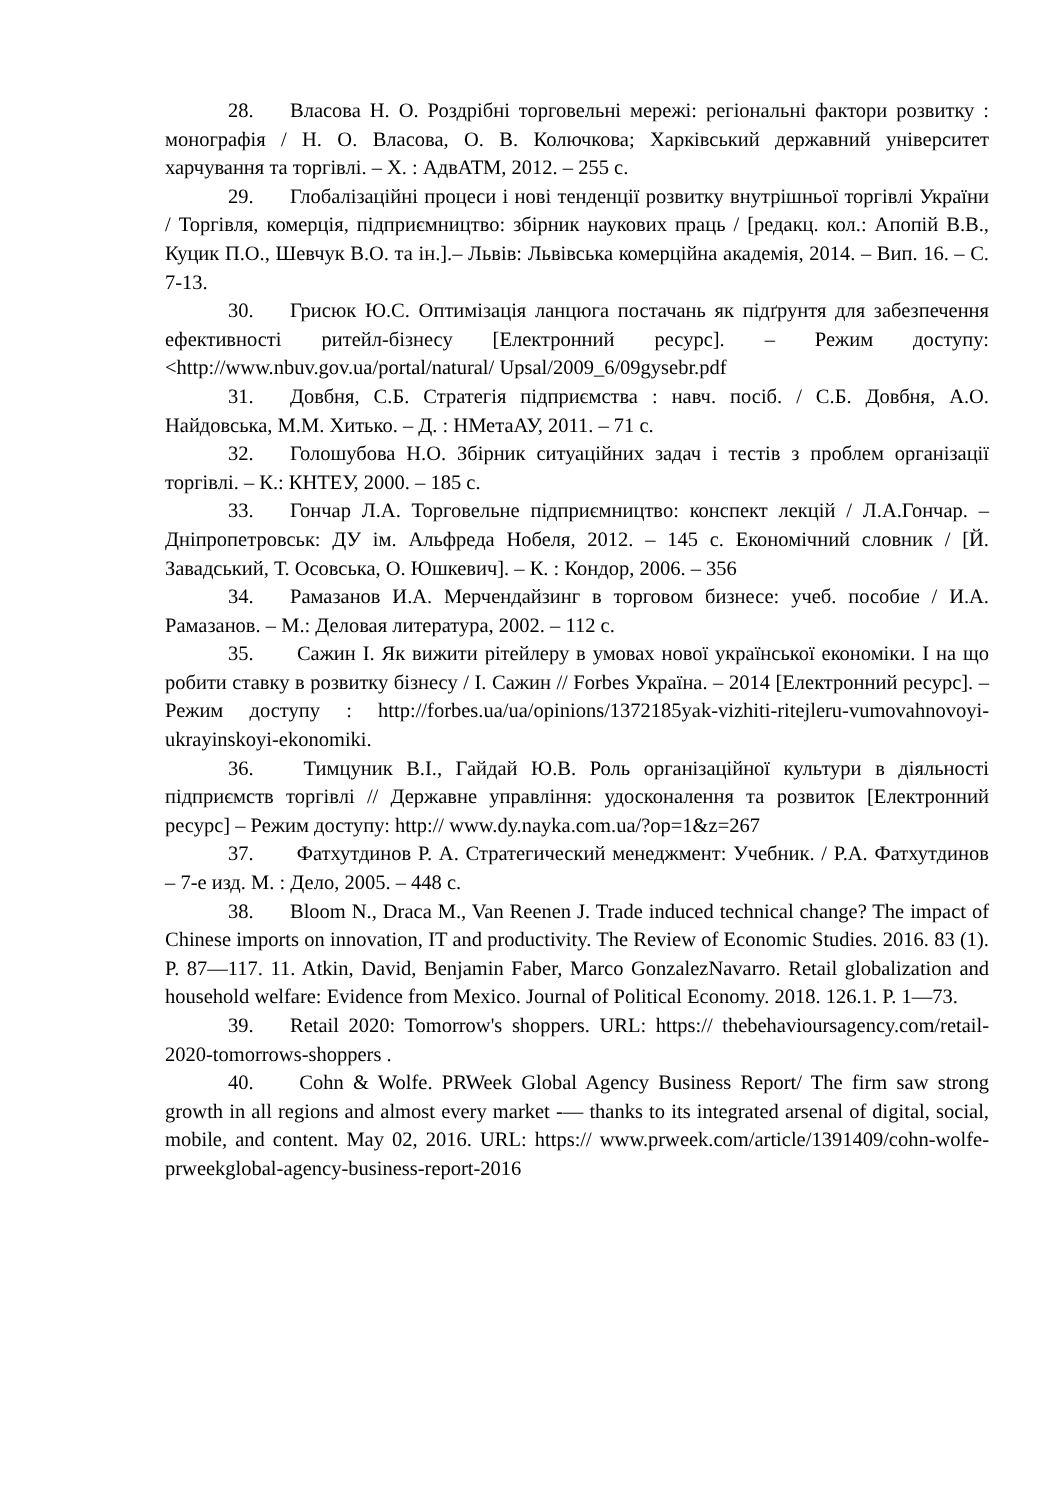28. Власова Н. О. Роздрібні торговельні мережі: регіональні фактори розвитку : монографія / Н. О. Власова, О. В. Колючкова; Харківський державний університет харчування та торгівлі. – Х. : АдвАТМ, 2012. – 255 с.
29. Глобалізаційні процеси і нові тенденції розвитку внутрішньої торгівлі України / Торгівля, комерція, підприємництво: збірник наукових праць / [редакц. кол.: Апопій В.В., Куцик П.О., Шевчук В.О. та ін.].– Львів: Львівська комерційна академія, 2014. – Вип. 16. – С. 7-13.
30. Грисюк Ю.С. Оптимізація ланцюга постачань як підґрунтя для забезпечення ефективності ритейл-бізнесу [Електронний ресурс]. – Режим доступу: <http://www.nbuv.gov.ua/portal/natural/ Upsal/2009_6/09gysebr.pdf
31. Довбня, С.Б. Стратегія підприємства : навч. посіб. / С.Б. Довбня, А.О. Найдовська, М.М. Хитько. – Д. : НМетаАУ, 2011. – 71 с.
32. Голошубова Н.О. Збірник ситуаційних задач і тестів з проблем організації торгівлі. – К.: КНТЕУ, 2000. – 185 с.
33. Гончар Л.А. Торговельне підприємництво: конспект лекцій / Л.А.Гончар. – Дніпропетровськ: ДУ ім. Альфреда Нобеля, 2012. – 145 с. Економічний словник / [Й. Завадський, Т. Осовська, О. Юшкевич]. – К. : Кондор, 2006. – 356
34. Рамазанов И.А. Мерчендайзинг в торговом бизнесе: учеб. пособие / И.А. Рамазанов. – М.: Деловая литература, 2002. – 112 с.
35. Сажин І. Як вижити рітейлеру в умовах нової української економіки. І на що робити ставку в розвитку бізнесу / І. Сажин // Forbes Україна. – 2014 [Електронний ресурс]. – Режим доступу : http://forbes.ua/ua/opinions/1372185yak-vizhiti-ritejleru-vumovahnovoyi-ukrayinskoyi-ekonomiki.
36. Тимцуник В.І., Гайдай Ю.В. Роль організаційної культури в діяльності підприємств торгівлі // Державне управління: удосконалення та розвиток [Електронний ресурс] – Режим доступу: http:// www.dy.nayka.com.ua/?op=1&z=267
37. Фатхутдинов Р. А. Стратегический менеджмент: Учебник. / Р.А. Фатхутдинов – 7-е изд. М. : Дело, 2005. – 448 с.
38. Bloom N., Draca M., Van Reenen J. Trade induced technical change? The impact of Chinese imports on innovation, IT and productivity. The Review of Economic Studies. 2016. 83 (1). P. 87—117. 11. Atkin, David, Benjamin Faber, Marco GonzalezNavarro. Retail globalization and household welfare: Evidence from Mexico. Journal of Political Economy. 2018. 126.1. P. 1—73.
39. Retail 2020: Tomorrow's shoppers. URL: https:// thebehavioursagency.com/retail-2020-tomorrows-shoppers .
40. Cohn & Wolfe. PRWeek Global Agency Business Report/ The firm saw strong growth in all regions and almost every market -— thanks to its integrated arsenal of digital, social, mobile, and content. May 02, 2016. URL: https:// www.prweek.com/article/1391409/cohn-wolfe-prweekglobal-agency-business-report-2016